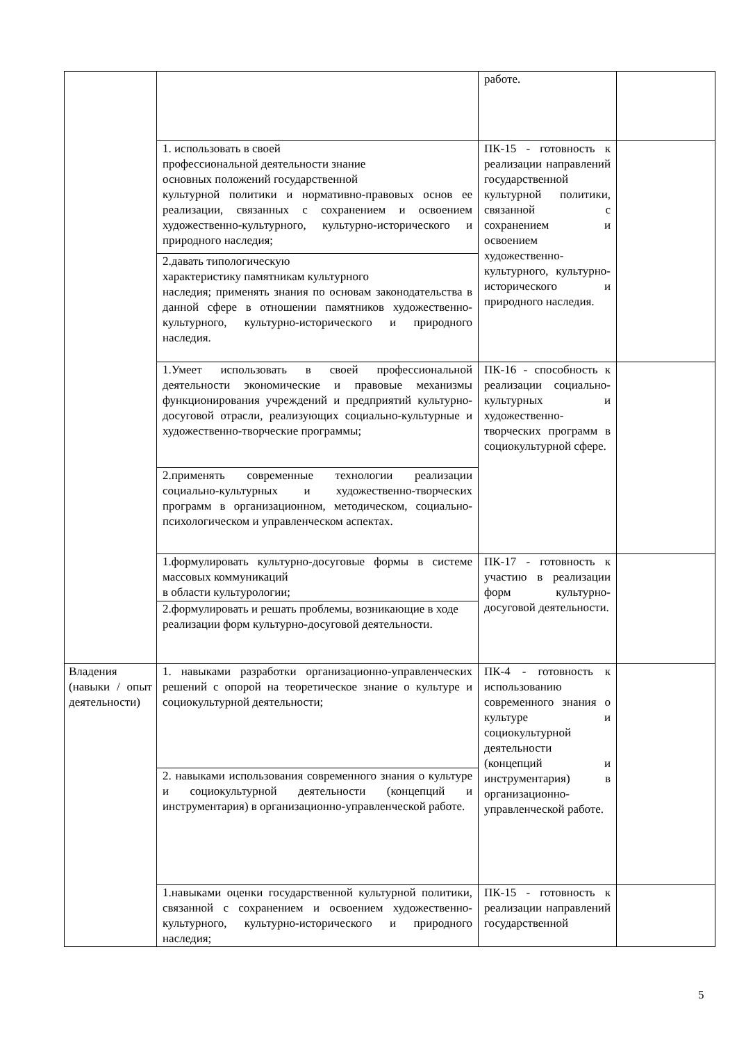| | | работе. | |
| | 1. использовать в своей профессиональной деятельности знание основных положений государственной культурной политики и нормативно-правовых основ ее реализации, связанных с сохранением и освоением художественно-культурного, культурно-исторического и природного наследия; | ПК-15 - готовность к реализации направлений государственной культурной политики, связанной с сохранением и освоением художественно-культурного, культурно-исторического и природного наследия. | |
| | 2.давать типологическую характеристику памятникам культурного наследия; применять знания по основам законодательства в данной сфере в отношении памятников художественно-культурного, культурно-исторического и природного наследия. | | |
| | 1.Умеет использовать в своей профессиональной деятельности экономические и правовые механизмы функционирования учреждений и предприятий культурно-досуговой отрасли, реализующих социально-культурные и художественно-творческие программы; | ПК-16 - способность к реализации социально-культурных и художественно-творческих программ в социокультурной сфере. | |
| | 2.применять современные технологии реализации социально-культурных и художественно-творческих программ в организационном, методическом, социально-психологическом и управленческом аспектах. | | |
| | 1.формулировать культурно-досуговые формы в системе массовых коммуникаций в области культурологии; | ПК-17 - готовность к участию в реализации форм культурно-досуговой деятельности. | |
| | 2.формулировать и решать проблемы, возникающие в ходе реализации форм культурно-досуговой деятельности. | | |
| Владения (навыки / опыт деятельности) | 1. навыками разработки организационно-управленческих решений с опорой на теоретическое знание о культуре и социокультурной деятельности; | ПК-4 - готовность к использованию современного знания о культуре и социокультурной деятельности (концепций и инструментария) в организационно-управленческой работе. | |
| | 2. навыками использования современного знания о культуре и социокультурной деятельности (концепций и инструментария) в организационно-управленческой работе. | | |
| | 1.навыками оценки государственной культурной политики, связанной с сохранением и освоением художественно-культурного, культурно-исторического и природного наследия; | ПК-15 - готовность к реализации направлений государственной | |
5